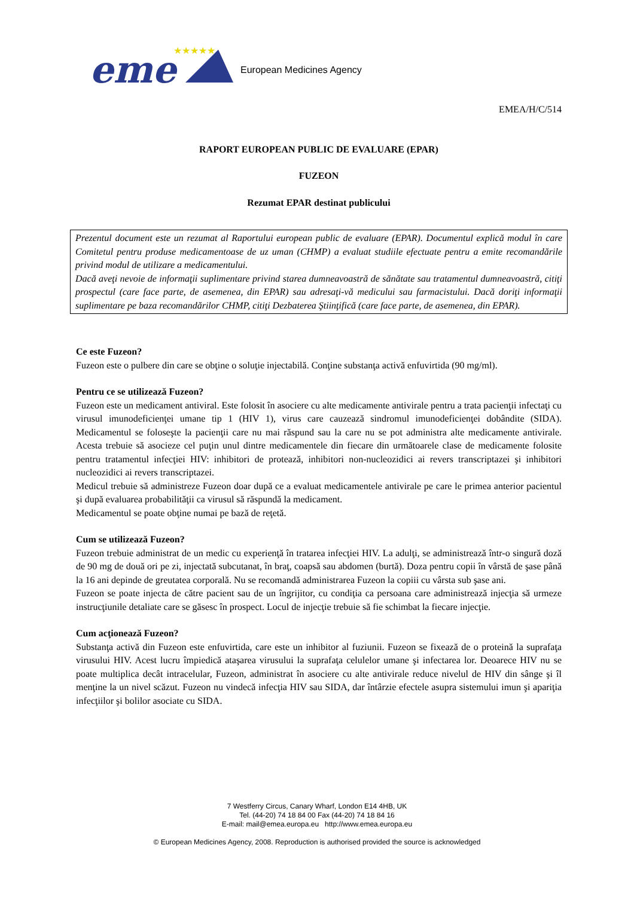eme
★★★★★
European Medicines Agency
EMEA/H/C/514
RAPORT EUROPEAN PUBLIC DE EVALUARE (EPAR)
FUZEON
Rezumat EPAR destinat publicului
Prezentul document este un rezumat al Raportului european public de evaluare (EPAR). Documentul explică modul în care Comitetul pentru produse medicamentoase de uz uman (CHMP) a evaluat studiile efectuate pentru a emite recomandările privind modul de utilizare a medicamentului.
Dacă aveţi nevoie de informaţii suplimentare privind starea dumneavoastră de sănătate sau tratamentul dumneavoastră, citiţi prospectul (care face parte, de asemenea, din EPAR) sau adresaţi-vă medicului sau farmacistului. Dacă doriţi informaţii suplimentare pe baza recomandărilor CHMP, citiţi Dezbaterea Ştiinţifică (care face parte, de asemenea, din EPAR).
Ce este Fuzeon?
Fuzeon este o pulbere din care se obţine o soluţie injectabilă. Conţine substanţa activă enfuvirtida (90 mg/ml).
Pentru ce se utilizează Fuzeon?
Fuzeon este un medicament antiviral. Este folosit în asociere cu alte medicamente antivirale pentru a trata pacienţii infectaţi cu virusul imunodeficienţei umane tip 1 (HIV 1), virus care cauzează sindromul imunodeficienţei dobândite (SIDA). Medicamentul se foloseşte la pacienţii care nu mai răspund sau la care nu se pot administra alte medicamente antivirale. Acesta trebuie să asocieze cel puţin unul dintre medicamentele din fiecare din următoarele clase de medicamente folosite pentru tratamentul infecţiei HIV: inhibitori de protează, inhibitori non-nucleozidici ai revers transcriptazei şi inhibitori nucleozidici ai revers transcriptazei.
Medicul trebuie să administreze Fuzeon doar după ce a evaluat medicamentele antivirale pe care le primea anterior pacientul şi după evaluarea probabilităţii ca virusul să răspundă la medicament.
Medicamentul se poate obţine numai pe bază de reţetă.
Cum se utilizează Fuzeon?
Fuzeon trebuie administrat de un medic cu experienţă în tratarea infecţiei HIV. La adulţi, se administrează într-o singură doză de 90 mg de două ori pe zi, injectată subcutanat, în braţ, coapsă sau abdomen (burtă). Doza pentru copii în vârstă de şase până la 16 ani depinde de greutatea corporală. Nu se recomandă administrarea Fuzeon la copiii cu vârsta sub şase ani.
Fuzeon se poate injecta de către pacient sau de un îngrijitor, cu condiţia ca persoana care administrează injecţia să urmeze instrucţiunile detaliate care se găsesc în prospect. Locul de injecţie trebuie să fie schimbat la fiecare injecţie.
Cum acţionează Fuzeon?
Substanţa activă din Fuzeon este enfuvirtida, care este un inhibitor al fuziunii. Fuzeon se fixează de o proteină la suprafaţa virusului HIV. Acest lucru împiedică ataşarea virusului la suprafaţa celulelor umane şi infectarea lor. Deoarece HIV nu se poate multiplica decât intracelular, Fuzeon, administrat în asociere cu alte antivirale reduce nivelul de HIV din sânge şi îl menţine la un nivel scăzut. Fuzeon nu vindecă infecţia HIV sau SIDA, dar întârzie efectele asupra sistemului imun şi apariţia infecţiilor şi bolilor asociate cu SIDA.
7 Westferry Circus, Canary Wharf, London E14 4HB, UK
Tel. (44-20) 74 18 84 00 Fax (44-20) 74 18 84 16
E-mail: mail@emea.europa.eu http://www.emea.europa.eu
© European Medicines Agency, 2008. Reproduction is authorised provided the source is acknowledged